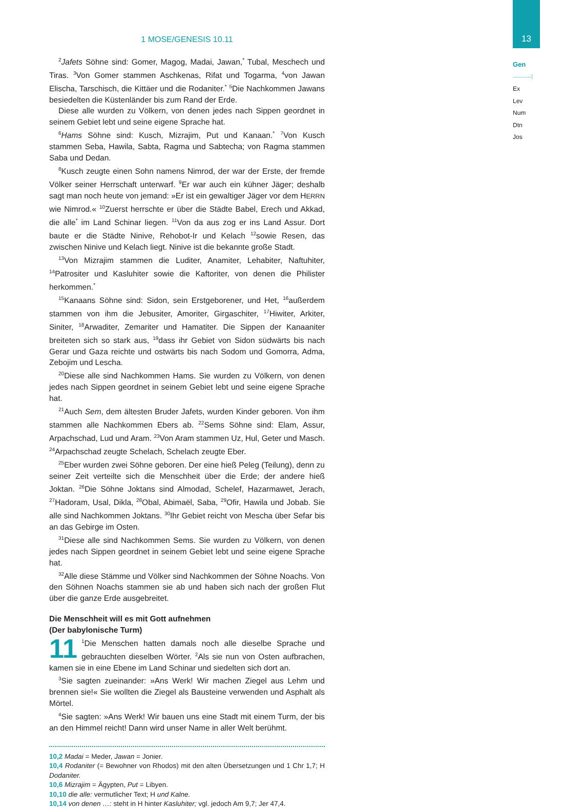13
Gen
·········⁞
Ex
Lev
Num
Dtn
Jos
1 MOSE/GENESIS 10.11
<sup>2</sup> Jafets Söhne sind: Gomer, Magog, Madai, Jawan,<sup>*</sup> Tubal, Meschech und Tiras. <sup>3</sup>Von Gomer stammen Aschkenas, Rifat und Togarma, <sup>4</sup>von Jawan Elischa, Tarschisch, die Kittäer und die Rodaniter.<sup>*</sup> <sup>5</sup>Die Nachkommen Jawans besiedelten die Küstenländer bis zum Rand der Erde.
Diese alle wurden zu Völkern, von denen jedes nach Sippen geordnet in seinem Gebiet lebt und seine eigene Sprache hat.
<sup>6</sup> Hams Söhne sind: Kusch, Mizrajim, Put und Kanaan.<sup>*</sup> <sup>7</sup>Von Kusch stammen Seba, Hawila, Sabta, Ragma und Sabtecha; von Ragma stammen Saba und Dedan.
<sup>8</sup> Kusch zeugte einen Sohn namens Nimrod, der war der Erste, der fremde Völker seiner Herrschaft unterwarf. <sup>9</sup>Er war auch ein kühner Jäger; deshalb sagt man noch heute von jemand: »Er ist ein gewaltiger Jäger vor dem HERRN wie Nimrod.« <sup>10</sup>Zuerst herrschte er über die Städte Babel, Erech und Akkad, die alle<sup>*</sup> im Land Schinar liegen. <sup>11</sup>Von da aus zog er ins Land Assur. Dort baute er die Städte Ninive, Rehobot-Ir und Kelach <sup>12</sup>sowie Resen, das zwischen Ninive und Kelach liegt. Ninive ist die bekannte große Stadt.
<sup>13</sup> Von Mizrajim stammen die Luditer, Anamiter, Lehabiter, Naftuhiter, <sup>14</sup>Patrositer und Kasluhiter sowie die Kaftoriter, von denen die Philister herkommen.<sup>*</sup>
<sup>15</sup> Kanaans Söhne sind: Sidon, sein Erstgeborener, und Het, <sup>16</sup>außerdem stammen von ihm die Jebusiter, Amoriter, Girgaschiter, <sup>17</sup>Hiwiter, Arkiter, Siniter, <sup>18</sup>Arwaditer, Zemariter und Hamatiter. Die Sippen der Kanaaniter breiteten sich so stark aus, <sup>19</sup>dass ihr Gebiet von Sidon südwärts bis nach Gerar und Gaza reichte und ostwärts bis nach Sodom und Gomorra, Adma, Zebojim und Lescha.
<sup>20</sup> Diese alle sind Nachkommen Hams. Sie wurden zu Völkern, von denen jedes nach Sippen geordnet in seinem Gebiet lebt und seine eigene Sprache hat.
<sup>21</sup> Auch Sem, dem ältesten Bruder Jafets, wurden Kinder geboren. Von ihm stammen alle Nachkommen Ebers ab. <sup>22</sup>Sems Söhne sind: Elam, Assur, Arpachschad, Lud und Aram. <sup>23</sup>Von Aram stammen Uz, Hul, Geter und Masch. <sup>24</sup>Arpachschad zeugte Schelach, Schelach zeugte Eber.
<sup>25</sup> Eber wurden zwei Söhne geboren. Der eine hieß Peleg (Teilung), denn zu seiner Zeit verteilte sich die Menschheit über die Erde; der andere hieß Joktan. <sup>26</sup>Die Söhne Joktans sind Almodad, Schelef, Hazarmawet, Jerach, <sup>27</sup>Hadoram, Usal, Dikla, <sup>28</sup>Obal, Abimaël, Saba, <sup>29</sup>Ofir, Hawila und Jobab. Sie alle sind Nachkommen Joktans. <sup>30</sup>Ihr Gebiet reicht von Mescha über Sefar bis an das Gebirge im Osten.
<sup>31</sup> Diese alle sind Nachkommen Sems. Sie wurden zu Völkern, von denen jedes nach Sippen geordnet in seinem Gebiet lebt und seine eigene Sprache hat.
<sup>32</sup> Alle diese Stämme und Völker sind Nachkommen der Söhne Noachs. Von den Söhnen Noachs stammen sie ab und haben sich nach der großen Flut über die ganze Erde ausgebreitet.
Die Menschheit will es mit Gott aufnehmen
(Der babylonische Turm)
11<sup>1</sup>Die Menschen hatten damals noch alle dieselbe Sprache und gebrauchten dieselben Wörter. <sup>2</sup>Als sie nun von Osten aufbrachen, kamen sie in eine Ebene im Land Schinar und siedelten sich dort an.
<sup>3</sup> Sie sagten zueinander: »Ans Werk! Wir machen Ziegel aus Lehm und brennen sie!« Sie wollten die Ziegel als Bausteine verwenden und Asphalt als Mörtel.
<sup>4</sup> Sie sagten: »Ans Werk! Wir bauen uns eine Stadt mit einem Turm, der bis an den Himmel reicht! Dann wird unser Name in aller Welt berühmt.
10,2 Madai = Meder, Jawan = Jonier.
10,4 Rodaniter (= Bewohner von Rhodos) mit den alten Übersetzungen und 1 Chr 1,7; H Dodaniter.
10,6 Mizrajim = Ägypten, Put = Libyen.
10,10 die alle: vermutlicher Text; H und Kalne.
10,14 von denen …: steht in H hinter Kasluhiter; vgl. jedoch Am 9,7; Jer 47,4.